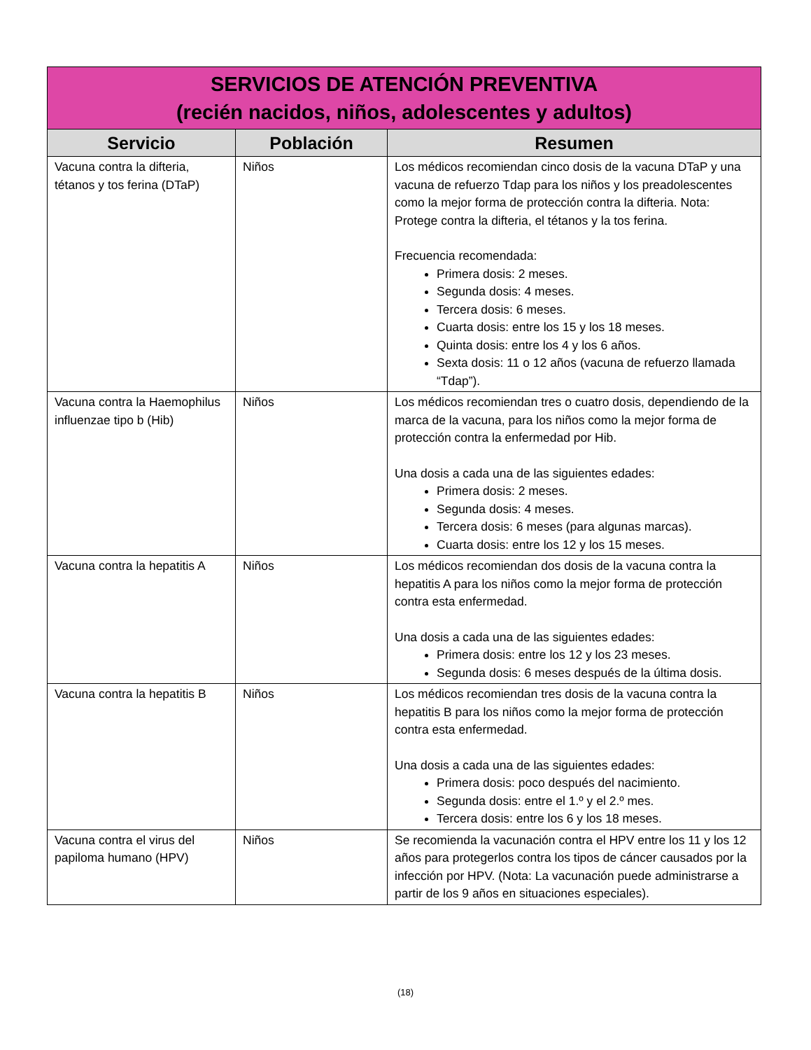| SERVICIOS DE ATENCIÓN PREVENTIVA (recién nacidos, niños, adolescentes y adultos) | | |
| Servicio | Población | Resumen |
| Vacuna contra la difteria, tétanos y tos ferina (DTaP) | Niños | Los médicos recomiendan cinco dosis de la vacuna DTaP y una vacuna de refuerzo Tdap para los niños y los preadolescentes como la mejor forma de protección contra la difteria. Nota: Protege contra la difteria, el tétanos y la tos ferina. Frecuencia recomendada: Primera dosis: 2 meses. Segunda dosis: 4 meses. Tercera dosis: 6 meses. Cuarta dosis: entre los 15 y los 18 meses. Quinta dosis: entre los 4 y los 6 años. Sexta dosis: 11 o 12 años (vacuna de refuerzo llamada “Tdap”). |
| Vacuna contra la Haemophilus influenzae tipo b (Hib) | Niños | Los médicos recomiendan tres o cuatro dosis, dependiendo de la marca de la vacuna, para los niños como la mejor forma de protección contra la enfermedad por Hib. Una dosis a cada una de las siguientes edades: Primera dosis: 2 meses. Segunda dosis: 4 meses. Tercera dosis: 6 meses (para algunas marcas). Cuarta dosis: entre los 12 y los 15 meses. |
| Vacuna contra la hepatitis A | Niños | Los médicos recomiendan dos dosis de la vacuna contra la hepatitis A para los niños como la mejor forma de protección contra esta enfermedad. Una dosis a cada una de las siguientes edades: Primera dosis: entre los 12 y los 23 meses. Segunda dosis: 6 meses después de la última dosis. |
| Vacuna contra la hepatitis B | Niños | Los médicos recomiendan tres dosis de la vacuna contra la hepatitis B para los niños como la mejor forma de protección contra esta enfermedad. Una dosis a cada una de las siguientes edades: Primera dosis: poco después del nacimiento. Segunda dosis: entre el 1.º y el 2.º mes. Tercera dosis: entre los 6 y los 18 meses. |
| Vacuna contra el virus del papiloma humano (HPV) | Niños | Se recomienda la vacunación contra el HPV entre los 11 y los 12 años para protegerlos contra los tipos de cáncer causados por la infección por HPV. (Nota: La vacunación puede administrarse a partir de los 9 años en situaciones especiales). |
(18)